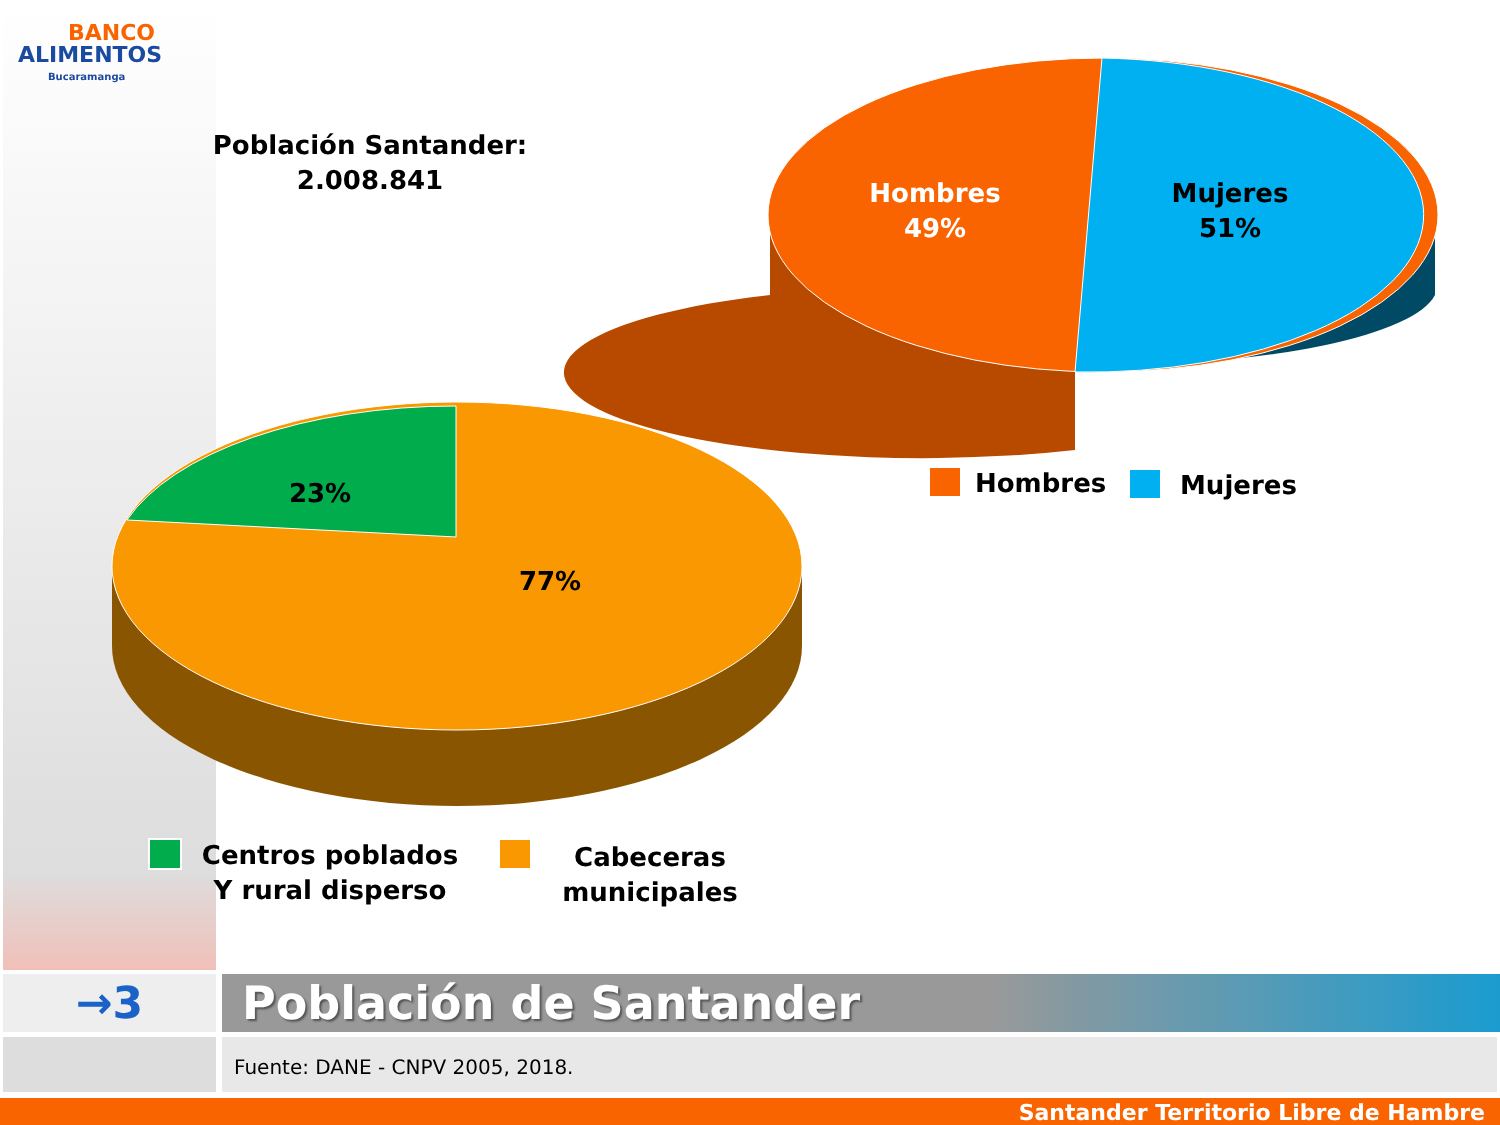BANCO
ALIMENTOS
Bucaramanga
Población Santander:
2.008.841
Hombres
49%
Mujeres
51%
23%
77%
Hombres Mujeres
Centros poblados
Y rural disperso
Cabeceras
municipales
→3 Población de Santander
Fuente: DANE - CNPV 2005, 2018.
Santander Territorio Libre de Hambre